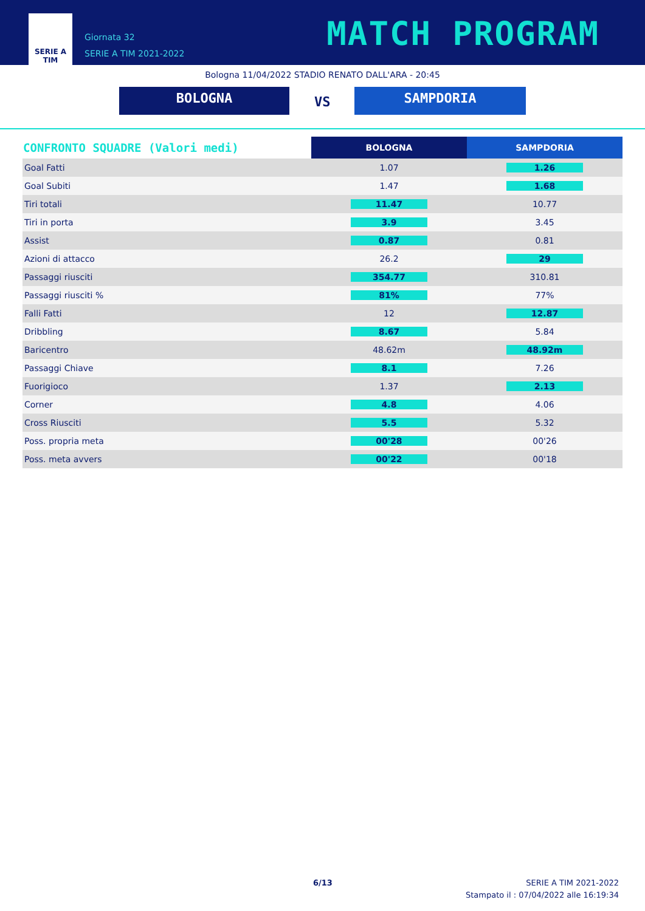SERIE A
TIM
Giornata 32
SERIE A TIM 2021-2022
MATCH PROGRAM
Bologna 11/04/2022 STADIO RENATO DALL'ARA - 20:45
BOLOGNA VS SAMPDORIA
| CONFRONTO SQUADRE (Valori medi) | BOLOGNA | SAMPDORIA |
| --- | --- | --- |
| Goal Fatti | 1.07 | 1.26 |
| Goal Subiti | 1.47 | 1.68 |
| Tiri totali | 11.47 | 10.77 |
| Tiri in porta | 3.9 | 3.45 |
| Assist | 0.87 | 0.81 |
| Azioni di attacco | 26.2 | 29 |
| Passaggi riusciti | 354.77 | 310.81 |
| Passaggi riusciti % | 81% | 77% |
| Falli Fatti | 12 | 12.87 |
| Dribbling | 8.67 | 5.84 |
| Baricentro | 48.62m | 48.92m |
| Passaggi Chiave | 8.1 | 7.26 |
| Fuorigioco | 1.37 | 2.13 |
| Corner | 4.8 | 4.06 |
| Cross Riusciti | 5.5 | 5.32 |
| Poss. propria meta | 00'28 | 00'26 |
| Poss. meta avvers | 00'22 | 00'18 |
6/13
SERIE A TIM 2021-2022
Stampato il : 07/04/2022 alle 16:19:34